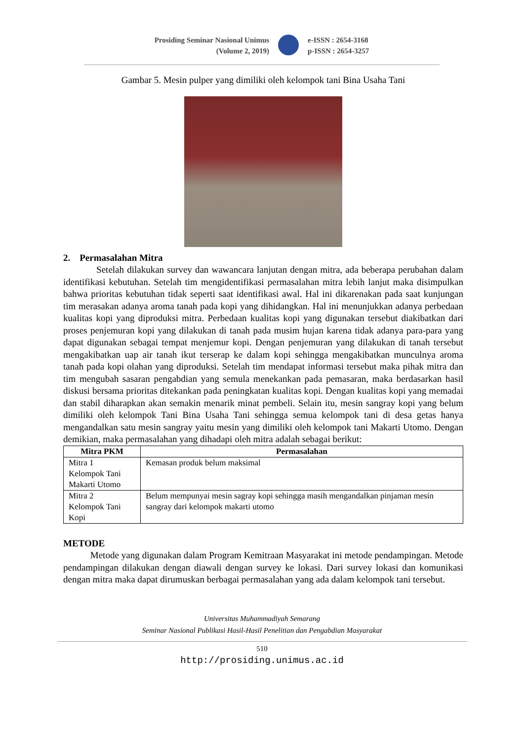Prosiding Seminar Nasional Unimus
(Volume 2, 2019)
e-ISSN : 2654-3168
p-ISSN : 2654-3257
Gambar 5. Mesin pulper yang dimiliki oleh kelompok tani Bina Usaha Tani
2. Permasalahan Mitra
Setelah dilakukan survey dan wawancara lanjutan dengan mitra, ada beberapa perubahan dalam identifikasi kebutuhan. Setelah tim mengidentifikasi permasalahan mitra lebih lanjut maka disimpulkan bahwa prioritas kebutuhan tidak seperti saat identifikasi awal. Hal ini dikarenakan pada saat kunjungan tim merasakan adanya aroma tanah pada kopi yang dihidangkan. Hal ini menunjukkan adanya perbedaan kualitas kopi yang diproduksi mitra. Perbedaan kualitas kopi yang digunakan tersebut diakibatkan dari proses penjemuran kopi yang dilakukan di tanah pada musim hujan karena tidak adanya para-para yang dapat digunakan sebagai tempat menjemur kopi. Dengan penjemuran yang dilakukan di tanah tersebut mengakibatkan uap air tanah ikut terserap ke dalam kopi sehingga mengakibatkan munculnya aroma tanah pada kopi olahan yang diproduksi. Setelah tim mendapat informasi tersebut maka pihak mitra dan tim mengubah sasaran pengabdian yang semula menekankan pada pemasaran, maka berdasarkan hasil diskusi bersama prioritas ditekankan pada peningkatan kualitas kopi. Dengan kualitas kopi yang memadai dan stabil diharapkan akan semakin menarik minat pembeli. Selain itu, mesin sangray kopi yang belum dimiliki oleh kelompok Tani Bina Usaha Tani sehingga semua kelompok tani di desa getas hanya mengandalkan satu mesin sangray yaitu mesin yang dimiliki oleh kelompok tani Makarti Utomo. Dengan demikian, maka permasalahan yang dihadapi oleh mitra adalah sebagai berikut:
| Mitra PKM | Permasalahan |
| --- | --- |
| Mitra 1 Kelompok Tani Makarti Utomo | Kemasan produk belum maksimal |
| Mitra 2 Kelompok Tani Kopi | Belum mempunyai mesin sagray kopi sehingga masih mengandalkan pinjaman mesin sangray dari kelompok makarti utomo |
METODE
Metode yang digunakan dalam Program Kemitraan Masyarakat ini metode pendampingan. Metode pendampingan dilakukan dengan diawali dengan survey ke lokasi. Dari survey lokasi dan komunikasi dengan mitra maka dapat dirumuskan berbagai permasalahan yang ada dalam kelompok tani tersebut.
Universitas Muhammadiyah Semarang
Seminar Nasional Publikasi Hasil-Hasil Penelitian dan Pengabdian Masyarakat
510
http://prosiding.unimus.ac.id